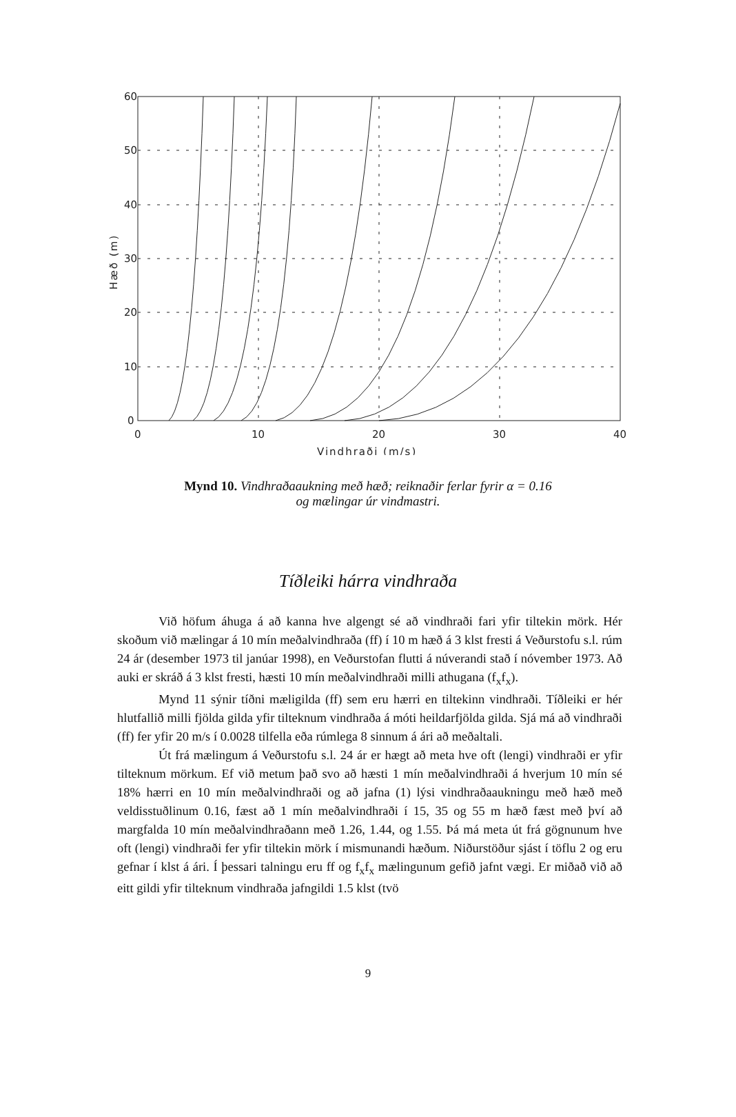60
50
40
30
20
10
0
0
10
20
30
40
Vindhraði (m/s)
Hæð (m)
Mynd 10. Vindhraðaaukning með hæð; reiknaðir ferlar fyrir α = 0.16
og mælingar úr vindmastri.
Tíðleiki hárra vindhraða
Við höfum áhuga á að kanna hve algengt sé að vindhraði fari yfir tiltekin mörk. Hér skoðum við mælingar á 10 mín meðalvindhraða (ff) í 10 m hæð á 3 klst fresti á Veðurstofu s.l. rúm 24 ár (desember 1973 til janúar 1998), en Veðurstofan flutti á núverandi stað í nóvember 1973. Að auki er skráð á 3 klst fresti, hæsti 10 mín meðalvindhraði milli athugana (f<sub>x</sub>f<sub>x</sub>).
Mynd 11 sýnir tíðni mæligilda (ff) sem eru hærri en tiltekinn vindhraði. Tíðleiki er hér hlutfallið milli fjölda gilda yfir tilteknum vindhraða á móti heildarfjölda gilda. Sjá má að vindhraði (ff) fer yfir 20 m/s í 0.0028 tilfella eða rúmlega 8 sinnum á ári að meðaltali.
Út frá mælingum á Veðurstofu s.l. 24 ár er hægt að meta hve oft (lengi) vindhraði er yfir tilteknum mörkum. Ef við metum það svo að hæsti 1 mín meðalvindhraði á hverjum 10 mín sé 18% hærri en 10 mín meðalvindhraði og að jafna (1) lýsi vindhraðaaukningu með hæð með veldisstuðlinum 0.16, fæst að 1 mín meðalvindhraði í 15, 35 og 55 m hæð fæst með því að margfalda 10 mín meðalvindhraðann með 1.26, 1.44, og 1.55. Þá má meta út frá gögnunum hve oft (lengi) vindhraði fer yfir tiltekin mörk í mismunandi hæðum. Niðurstöður sjást í töflu 2 og eru gefnar í klst á ári. Í þessari talningu eru ff og f<sub>x</sub>f<sub>x</sub> mælingunum gefið jafnt vægi. Er miðað við að eitt gildi yfir tilteknum vindhraða jafngildi 1.5 klst (tvö
9